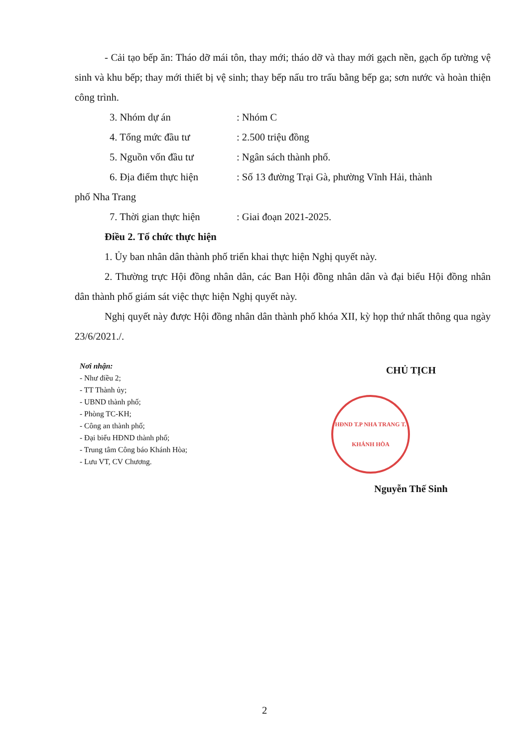- Cải tạo bếp ăn: Tháo dỡ mái tôn, thay mới; tháo dỡ và thay mới gạch nền, gạch ốp tường vệ sinh và khu bếp; thay mới thiết bị vệ sinh; thay bếp nấu tro trấu bằng bếp ga; sơn nước và hoàn thiện công trình.
3. Nhóm dự án: Nhóm C
4. Tổng mức đầu tư: 2.500 triệu đồng
5. Nguồn vốn đầu tư: Ngân sách thành phố.
6. Địa điểm thực hiện: Số 13 đường Trại Gà, phường Vĩnh Hải, thành
phố Nha Trang
7. Thời gian thực hiện: Giai đoạn 2021-2025.
Điều 2. Tổ chức thực hiện
1. Ủy ban nhân dân thành phố triển khai thực hiện Nghị quyết này.
2. Thường trực Hội đồng nhân dân, các Ban Hội đồng nhân dân và đại biểu Hội đồng nhân dân thành phố giám sát việc thực hiện Nghị quyết này.
Nghị quyết này được Hội đồng nhân dân thành phố khóa XII, kỳ họp thứ nhất thông qua ngày 23/6/2021./.
Nơi nhận:
- Như điều 2;
- TT Thành ủy;
- UBND thành phố;
- Phòng TC-KH;
- Công an thành phố;
- Đại biểu HĐND thành phố;
- Trung tâm Công báo Khánh Hòa;
- Lưu VT, CV Chương.
CHỦ TỊCH
HĐND T.P NHA TRANG T. KHÁNH HÒA
Nguyễn Thế Sinh
2